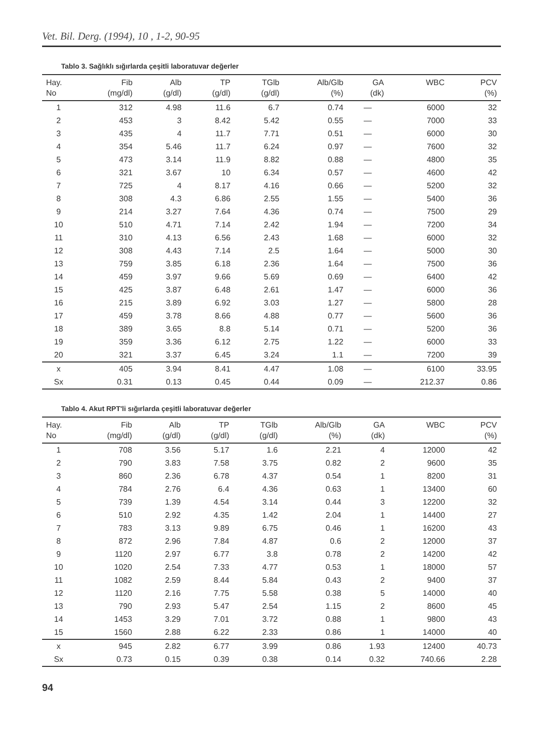Vet. Bil. Derg. (1994), 10 , 1-2, 90-95
Tablo 3. Sağlıklı sığırlarda çeşitli laboratuvar değerler
| Hay. No | Fib (mg/dl) | Alb (g/dl) | TP (g/dl) | TGlb (g/dl) | Alb/Glb (%) | GA (dk) | WBC | PCV (%) |
| --- | --- | --- | --- | --- | --- | --- | --- | --- |
| 1 | 312 | 4.98 | 11.6 | 6.7 | 0.74 | — | 6000 | 32 |
| 2 | 453 | 3 | 8.42 | 5.42 | 0.55 | — | 7000 | 33 |
| 3 | 435 | 4 | 11.7 | 7.71 | 0.51 | — | 6000 | 30 |
| 4 | 354 | 5.46 | 11.7 | 6.24 | 0.97 | — | 7600 | 32 |
| 5 | 473 | 3.14 | 11.9 | 8.82 | 0.88 | — | 4800 | 35 |
| 6 | 321 | 3.67 | 10 | 6.34 | 0.57 | — | 4600 | 42 |
| 7 | 725 | 4 | 8.17 | 4.16 | 0.66 | — | 5200 | 32 |
| 8 | 308 | 4.3 | 6.86 | 2.55 | 1.55 | — | 5400 | 36 |
| 9 | 214 | 3.27 | 7.64 | 4.36 | 0.74 | — | 7500 | 29 |
| 10 | 510 | 4.71 | 7.14 | 2.42 | 1.94 | — | 7200 | 34 |
| 11 | 310 | 4.13 | 6.56 | 2.43 | 1.68 | — | 6000 | 32 |
| 12 | 308 | 4.43 | 7.14 | 2.5 | 1.64 | — | 5000 | 30 |
| 13 | 759 | 3.85 | 6.18 | 2.36 | 1.64 | — | 7500 | 36 |
| 14 | 459 | 3.97 | 9.66 | 5.69 | 0.69 | — | 6400 | 42 |
| 15 | 425 | 3.87 | 6.48 | 2.61 | 1.47 | — | 6000 | 36 |
| 16 | 215 | 3.89 | 6.92 | 3.03 | 1.27 | — | 5800 | 28 |
| 17 | 459 | 3.78 | 8.66 | 4.88 | 0.77 | — | 5600 | 36 |
| 18 | 389 | 3.65 | 8.8 | 5.14 | 0.71 | — | 5200 | 36 |
| 19 | 359 | 3.36 | 6.12 | 2.75 | 1.22 | — | 6000 | 33 |
| 20 | 321 | 3.37 | 6.45 | 3.24 | 1.1 | — | 7200 | 39 |
| x | 405 | 3.94 | 8.41 | 4.47 | 1.08 | — | 6100 | 33.95 |
| Sx | 0.31 | 0.13 | 0.45 | 0.44 | 0.09 | — | 212.37 | 0.86 |
Tablo 4. Akut RPT'li sığırlarda çeşitli laboratuvar değerler
| Hay. No | Fib (mg/dl) | Alb (g/dl) | TP (g/dl) | TGlb (g/dl) | Alb/Glb (%) | GA (dk) | WBC | PCV (%) |
| --- | --- | --- | --- | --- | --- | --- | --- | --- |
| 1 | 708 | 3.56 | 5.17 | 1.6 | 2.21 | 4 | 12000 | 42 |
| 2 | 790 | 3.83 | 7.58 | 3.75 | 0.82 | 2 | 9600 | 35 |
| 3 | 860 | 2.36 | 6.78 | 4.37 | 0.54 | 1 | 8200 | 31 |
| 4 | 784 | 2.76 | 6.4 | 4.36 | 0.63 | 1 | 13400 | 60 |
| 5 | 739 | 1.39 | 4.54 | 3.14 | 0.44 | 3 | 12200 | 32 |
| 6 | 510 | 2.92 | 4.35 | 1.42 | 2.04 | 1 | 14400 | 27 |
| 7 | 783 | 3.13 | 9.89 | 6.75 | 0.46 | 1 | 16200 | 43 |
| 8 | 872 | 2.96 | 7.84 | 4.87 | 0.6 | 2 | 12000 | 37 |
| 9 | 1120 | 2.97 | 6.77 | 3.8 | 0.78 | 2 | 14200 | 42 |
| 10 | 1020 | 2.54 | 7.33 | 4.77 | 0.53 | 1 | 18000 | 57 |
| 11 | 1082 | 2.59 | 8.44 | 5.84 | 0.43 | 2 | 9400 | 37 |
| 12 | 1120 | 2.16 | 7.75 | 5.58 | 0.38 | 5 | 14000 | 40 |
| 13 | 790 | 2.93 | 5.47 | 2.54 | 1.15 | 2 | 8600 | 45 |
| 14 | 1453 | 3.29 | 7.01 | 3.72 | 0.88 | 1 | 9800 | 43 |
| 15 | 1560 | 2.88 | 6.22 | 2.33 | 0.86 | 1 | 14000 | 40 |
| x | 945 | 2.82 | 6.77 | 3.99 | 0.86 | 1.93 | 12400 | 40.73 |
| Sx | 0.73 | 0.15 | 0.39 | 0.38 | 0.14 | 0.32 | 740.66 | 2.28 |
94